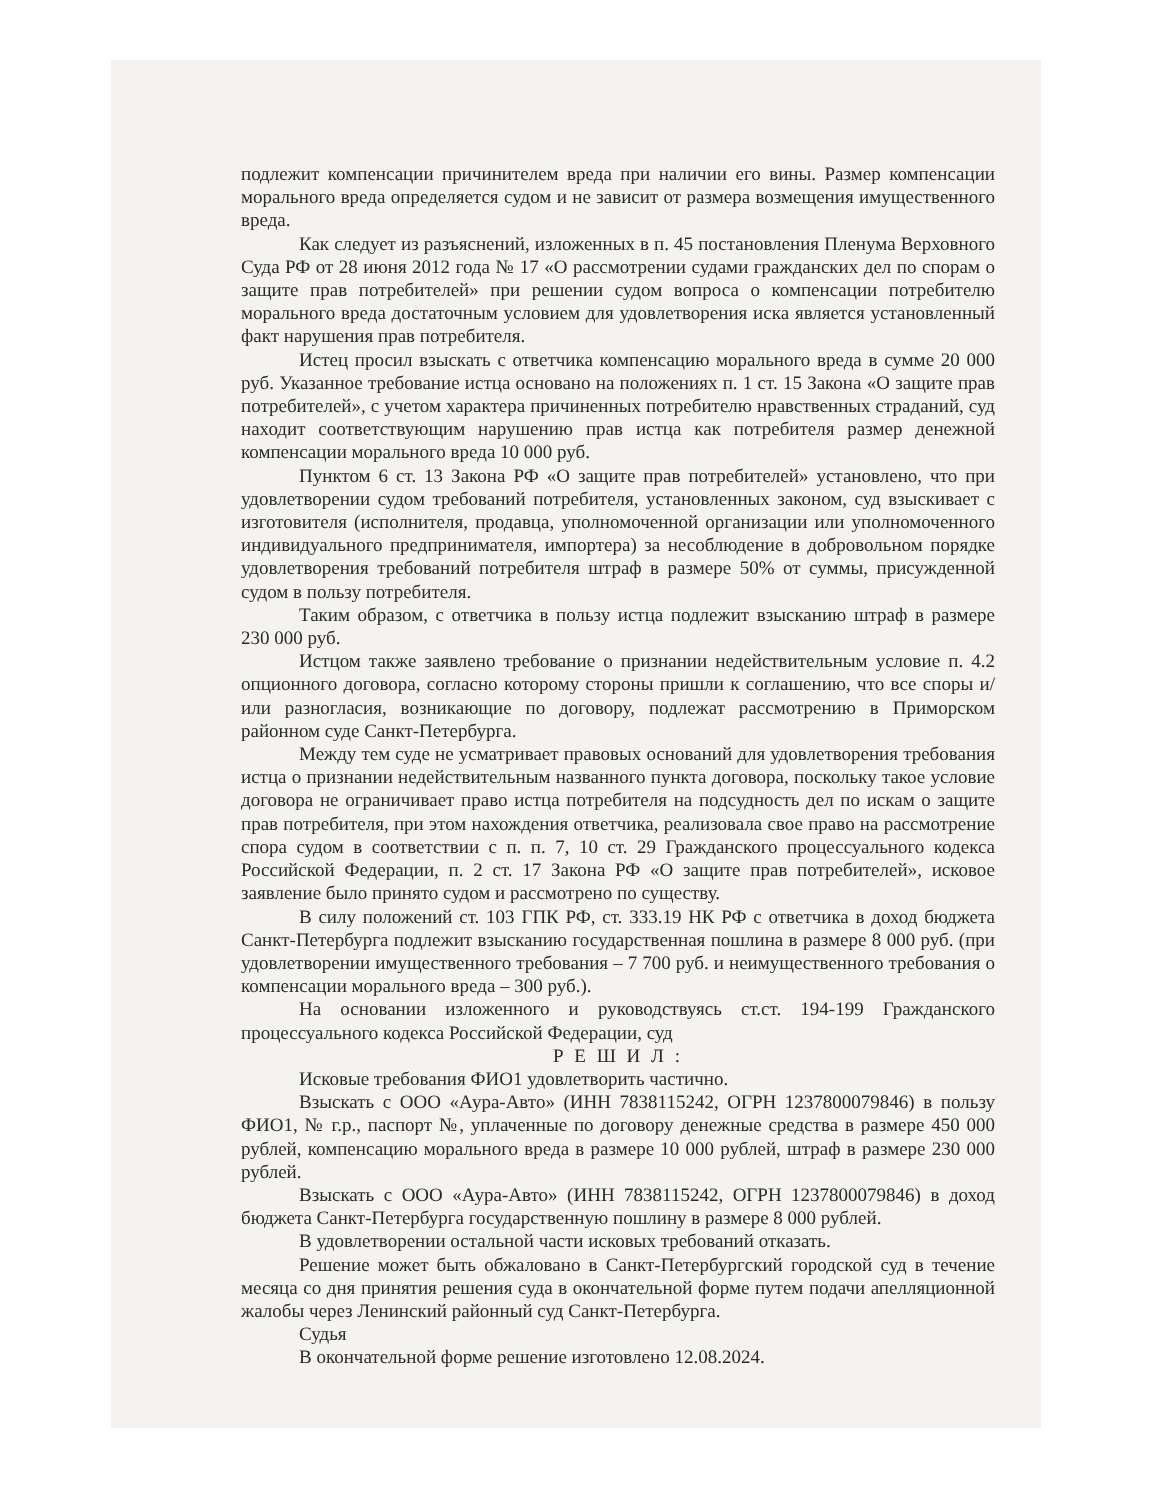подлежит компенсации причинителем вреда при наличии его вины. Размер компенсации морального вреда определяется судом и не зависит от размера возмещения имущественного вреда.
Как следует из разъяснений, изложенных в п. 45 постановления Пленума Верховного Суда РФ от 28 июня 2012 года № 17 «О рассмотрении судами гражданских дел по спорам о защите прав потребителей» при решении судом вопроса о компенсации потребителю морального вреда достаточным условием для удовлетворения иска является установленный факт нарушения прав потребителя.
Истец просил взыскать с ответчика компенсацию морального вреда в сумме 20 000 руб. Указанное требование истца основано на положениях п. 1 ст. 15 Закона «О защите прав потребителей», с учетом характера причиненных потребителю нравственных страданий, суд находит соответствующим нарушению прав истца как потребителя размер денежной компенсации морального вреда 10 000 руб.
Пунктом 6 ст. 13 Закона РФ «О защите прав потребителей» установлено, что при удовлетворении судом требований потребителя, установленных законом, суд взыскивает с изготовителя (исполнителя, продавца, уполномоченной организации или уполномоченного индивидуального предпринимателя, импортера) за несоблюдение в добровольном порядке удовлетворения требований потребителя штраф в размере 50% от суммы, присужденной судом в пользу потребителя.
Таким образом, с ответчика в пользу истца подлежит взысканию штраф в размере 230 000 руб.
Истцом также заявлено требование о признании недействительным условие п. 4.2 опционного договора, согласно которому стороны пришли к соглашению, что все споры и/или разногласия, возникающие по договору, подлежат рассмотрению в Приморском районном суде Санкт-Петербурга.
Между тем суде не усматривает правовых оснований для удовлетворения требования истца о признании недействительным названного пункта договора, поскольку такое условие договора не ограничивает право истца потребителя на подсудность дел по искам о защите прав потребителя, при этом нахождения ответчика, реализовала свое право на рассмотрение спора судом в соответствии с п. п. 7, 10 ст. 29 Гражданского процессуального кодекса Российской Федерации, п. 2 ст. 17 Закона РФ «О защите прав потребителей», исковое заявление было принято судом и рассмотрено по существу.
В силу положений ст. 103 ГПК РФ, ст. 333.19 НК РФ с ответчика в доход бюджета Санкт-Петербурга подлежит взысканию государственная пошлина в размере 8 000 руб. (при удовлетворении имущественного требования – 7 700 руб. и неимущественного требования о компенсации морального вреда – 300 руб.).
На основании изложенного и руководствуясь ст.ст. 194-199 Гражданского процессуального кодекса Российской Федерации, суд
Р Е Ш И Л :
Исковые требования ФИО1 удовлетворить частично.
Взыскать с ООО «Аура-Авто» (ИНН 7838115242, ОГРН 1237800079846) в пользу ФИО1, № г.р., паспорт №, уплаченные по договору денежные средства в размере 450 000 рублей, компенсацию морального вреда в размере 10 000 рублей, штраф в размере 230 000 рублей.
Взыскать с ООО «Аура-Авто» (ИНН 7838115242, ОГРН 1237800079846) в доход бюджета Санкт-Петербурга государственную пошлину в размере 8 000 рублей.
В удовлетворении остальной части исковых требований отказать.
Решение может быть обжаловано в Санкт-Петербургский городской суд в течение месяца со дня принятия решения суда в окончательной форме путем подачи апелляционной жалобы через Ленинский районный суд Санкт-Петербурга.
Судья
В окончательной форме решение изготовлено 12.08.2024.